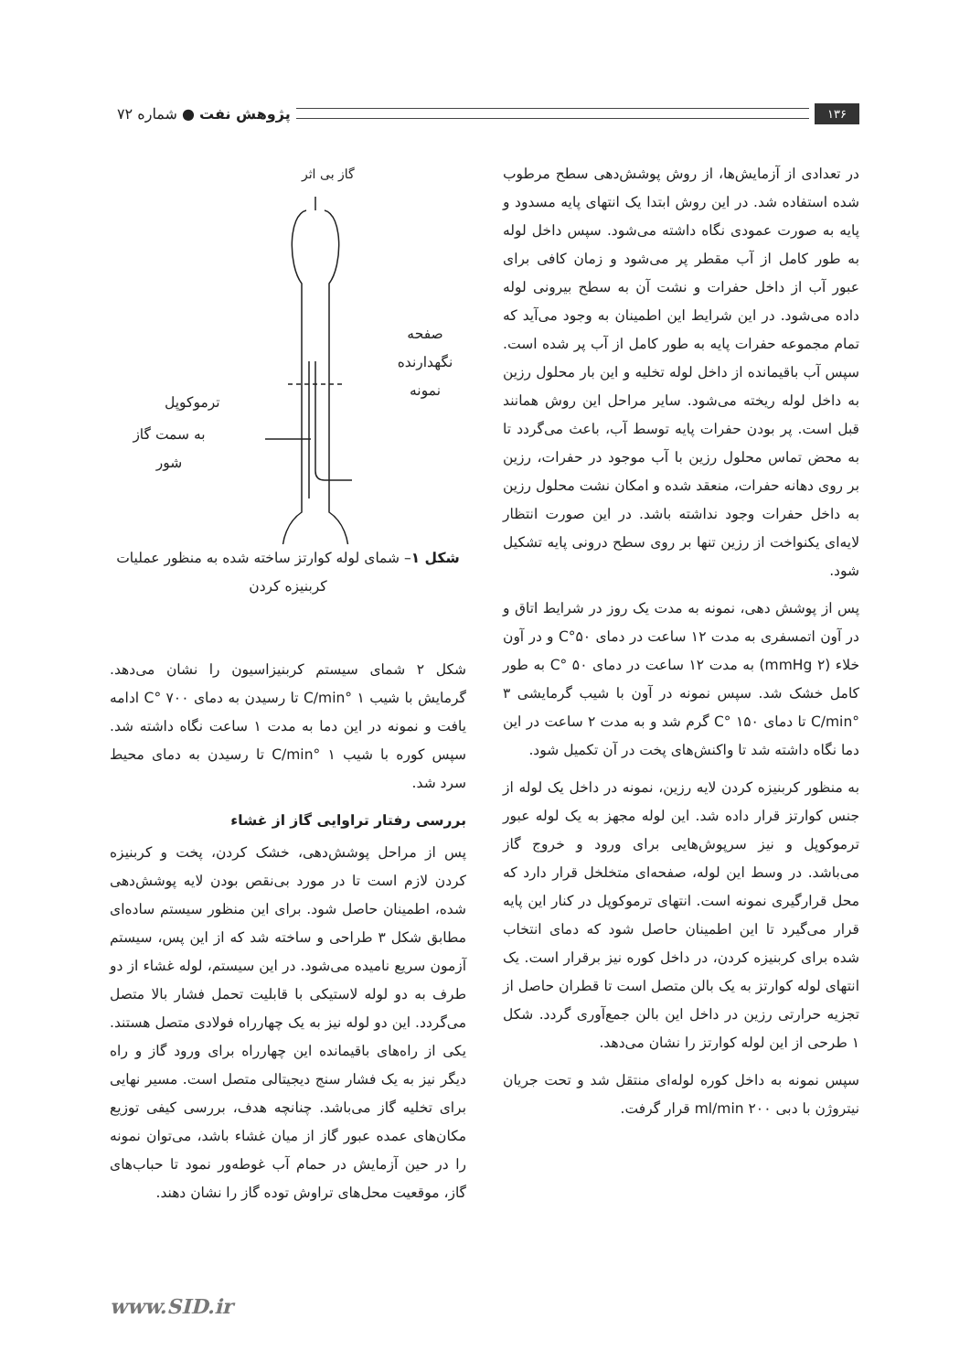۱۳۶
پژوهش نفت ● شماره ۷۲
در تعدادی از آزمایش‌ها، از روش پوشش‌دهی سطح مرطوب شده استفاده شد. در این روش ابتدا یک انتهای پایه مسدود و پایه به صورت عمودی نگاه داشته می‌شود. سپس داخل لوله به طور کامل از آب مقطر پر می‌شود و زمان کافی برای عبور آب از داخل حفرات و نشت آن به سطح بیرونی لوله داده می‌شود. در این شرایط این اطمینان به وجود می‌آید که تمام مجموعه حفرات پایه به طور کامل از آب پر شده است. سپس آب باقیمانده از داخل لوله تخلیه و این بار محلول رزین به داخل لوله ریخته می‌شود. سایر مراحل این روش همانند قبل است. پر بودن حفرات پایه توسط آب، باعث می‌گردد تا به محض تماس محلول رزین با آب موجود در حفرات، رزین بر روی دهانه حفرات، منعقد شده و امکان نشت محلول رزین به داخل حفرات وجود نداشته باشد. در این صورت انتظار لایه‌ای یکنواخت از رزین تنها بر روی سطح درونی پایه تشکیل شود.
پس از پوشش دهی، نمونه به مدت یک روز در شرایط اتاق و در آون اتمسفری به مدت ۱۲ ساعت در دمای ۵۰°C و در آون خلاء (۲ mmHg) به مدت ۱۲ ساعت در دمای ۵۰ °C به طور کامل خشک شد. سپس نمونه در آون با شیب گرمایشی ۳ °C/min تا دمای ۱۵۰ °C گرم شد و به مدت ۲ ساعت در این دما نگاه داشته شد تا واکنش‌های پخت در آن تکمیل شود.
به منظور کربنیزه کردن لایه رزین، نمونه در داخل یک لوله از جنس کوارتز قرار داده شد. این لوله مجهز به یک لوله عبور ترموکوپل و نیز سرپوش‌هایی برای ورود و خروج گاز می‌باشد. در وسط این لوله، صفحه‌ای متخلخل قرار دارد که محل قرارگیری نمونه است. انتهای ترموکوپل در کنار این پایه قرار می‌گیرد تا این اطمینان حاصل شود که دمای انتخاب شده برای کربنیزه کردن، در داخل کوره نیز برقرار است. یک انتهای لوله کوارتز به یک بالن متصل است تا قطران حاصل از تجزیه حرارتی رزین در داخل این بالن جمع‌آوری گردد. شکل ۱ طرحی از این لوله کوارتز را نشان می‌دهد.
سپس نمونه به داخل کوره لوله‌ای منتقل شد و تحت جریان نیتروژن با دبی ۲۰۰ ml/min قرار گرفت.
گاز بی اثر
صفحه نگهدارنده نمونه
ترموکوپل
به سمت گاز شور
شکل ۱– شمای لوله کوارتز ساخته شده به منظور عملیات کربنیزه کردن
شکل ۲ شمای سیستم کربنیزاسیون را نشان می‌دهد. گرمایش با شیب ۱ °C/min تا رسیدن به دمای ۷۰۰ °C ادامه یافت و نمونه در این دما به مدت ۱ ساعت نگاه داشته شد. سپس کوره با شیب ۱ °C/min تا رسیدن به دمای محیط سرد شد.
بررسی رفتار تراوایی گاز از غشاء
پس از مراحل پوشش‌دهی، خشک کردن، پخت و کربنیزه کردن لازم است تا در مورد بی‌نقص بودن لایه پوشش‌دهی شده، اطمینان حاصل شود. برای این منظور سیستم ساده‌ای مطابق شکل ۳ طراحی و ساخته شد که از این پس، سیستم آزمون سریع نامیده می‌شود. در این سیستم، لوله غشاء از دو طرف به دو لوله لاستیکی با قابلیت تحمل فشار بالا متصل می‌گردد. این دو لوله نیز به یک چهارراه فولادی متصل هستند. یکی از راه‌های باقیمانده این چهارراه برای ورود گاز و راه دیگر نیز به یک فشار سنج دیجیتالی متصل است. مسیر نهایی برای تخلیه گاز می‌باشد. چنانچه هدف، بررسی کیفی توزیع مکان‌های عمده عبور گاز از میان غشاء باشد، می‌توان نمونه را در حین آزمایش در حمام آب غوطه‌ور نمود تا حباب‌های گاز، موقعیت محل‌های تراوش توده گاز را نشان دهند.
www.SID.ir